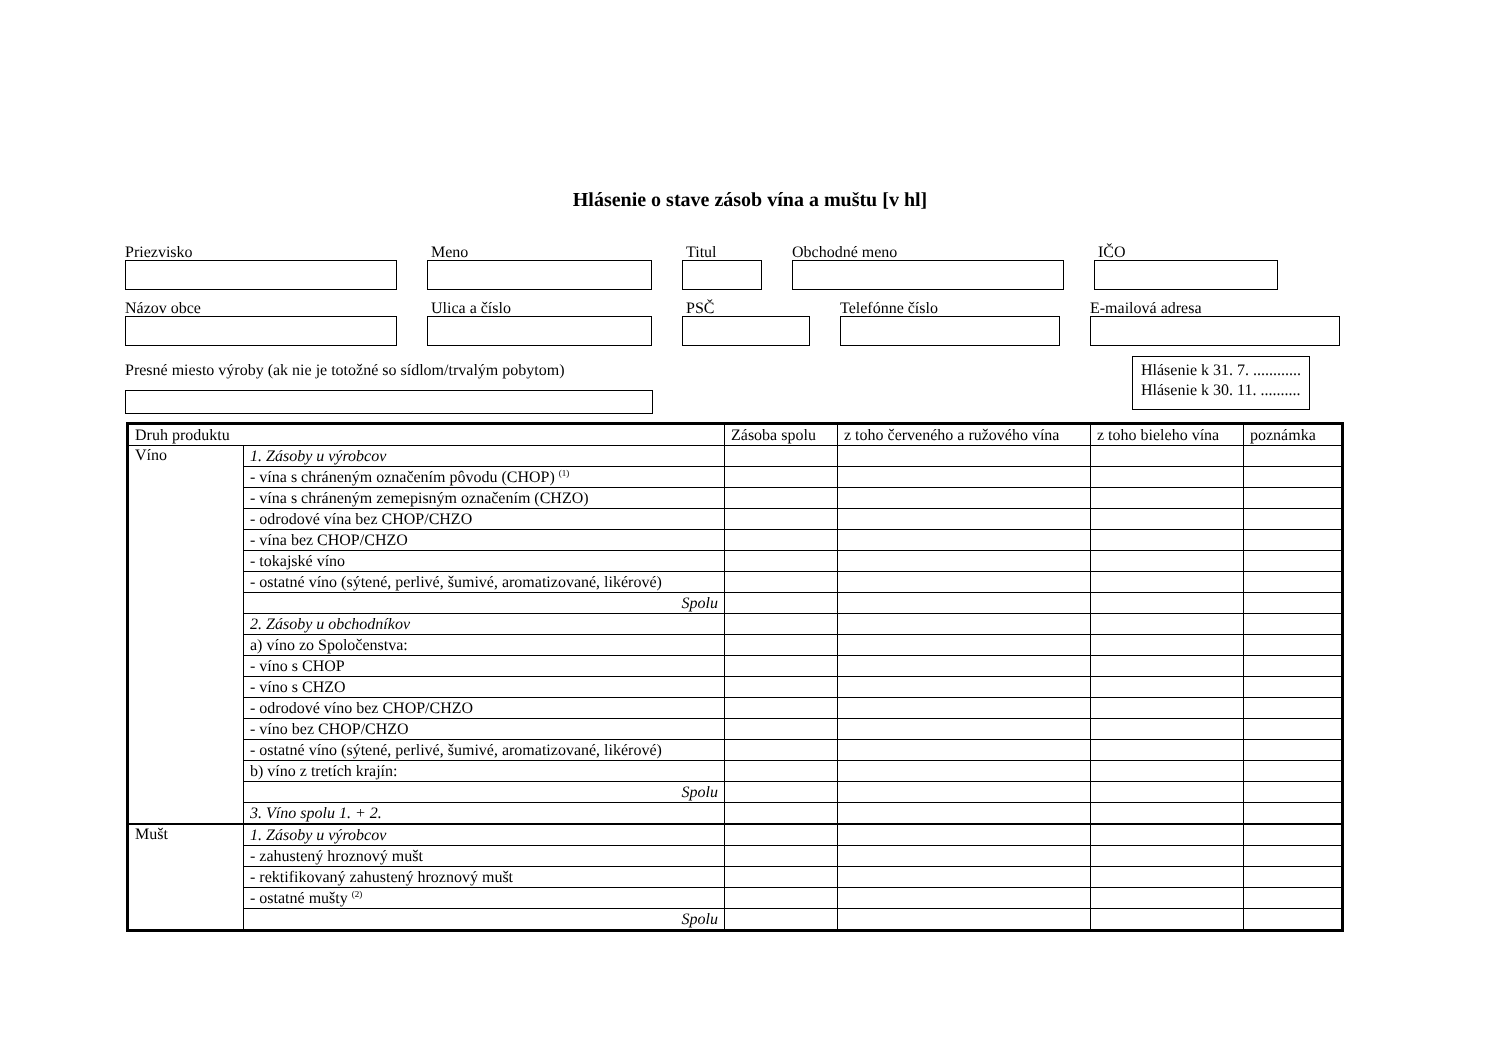Hlásenie o stave zásob vína a muštu [v hl]
Priezvisko Meno Titul Obchodné meno IČO
Názov obce Ulica a číslo PSČ Telefónne číslo E-mailová adresa
Presné miesto výroby (ak nie je totožné so sídlom/trvalým pobytom)
Hlásenie k 31. 7. ............
Hlásenie k 30. 11. ..........
| Druh produktu | | Zásoba spolu | z toho červeného a ružového vína | z toho bieleho vína | poznámka |
| --- | --- | --- | --- | --- | --- |
| Víno | 1. Zásoby u výrobcov | | | | |
| | - vína s chráneným označením pôvodu (CHOP) <sup>(1)</sup> | | | | |
| | - vína s chráneným zemepisným označením (CHZO) | | | | |
| | - odrodové vína bez CHOP/CHZO | | | | |
| | - vína bez CHOP/CHZO | | | | |
| | - tokajské víno | | | | |
| | - ostatné víno (sýtené, perlivé, šumivé, aromatizované, likérové) | | | | |
| | Spolu | | | | |
| | 2. Zásoby u obchodníkov | | | | |
| | a) víno zo Spoločenstva: | | | | |
| | - víno s CHOP | | | | |
| | - víno s CHZO | | | | |
| | - odrodové víno bez CHOP/CHZO | | | | |
| | - víno bez CHOP/CHZO | | | | |
| | - ostatné víno (sýtené, perlivé, šumivé, aromatizované, likérové) | | | | |
| | b) víno z tretích krajín: | | | | |
| | Spolu | | | | |
| | 3. Víno spolu 1. + 2. | | | | |
| Mušt | 1. Zásoby u výrobcov | | | | |
| | - zahustený hroznový mušt | | | | |
| | - rektifikovaný zahustený hroznový mušt | | | | |
| | - ostatné mušty <sup>(2)</sup> | | | | |
| | Spolu | | | | |